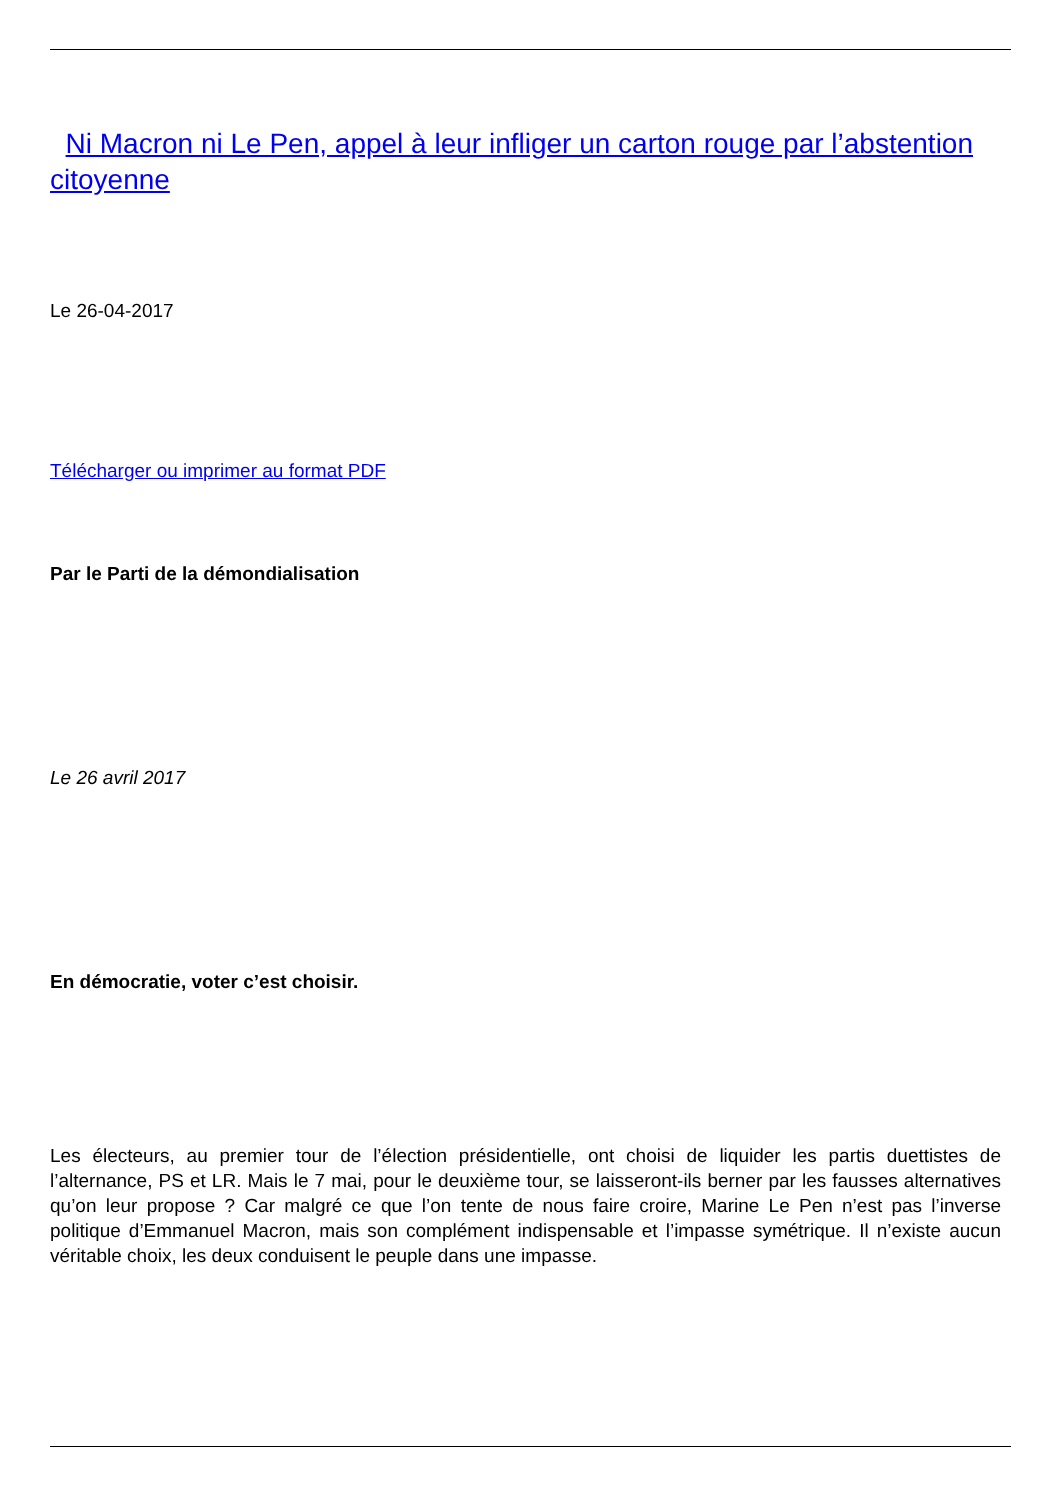Ni Macron ni Le Pen, appel à leur infliger un carton rouge par l’abstention citoyenne
Le 26-04-2017
Télécharger ou imprimer au format PDF
Par le Parti de la démondialisation
Le 26 avril 2017
En démocratie, voter c’est choisir.
Les électeurs, au premier tour de l’élection présidentielle, ont choisi de liquider les partis duettistes de l’alternance, PS et LR. Mais le 7 mai, pour le deuxième tour, se laisseront-ils berner par les fausses alternatives qu’on leur propose ? Car malgré ce que l’on tente de nous faire croire, Marine Le Pen n’est pas l’inverse politique d’Emmanuel Macron, mais son complément indispensable et l’impasse symétrique. Il n’existe aucun véritable choix, les deux conduisent le peuple dans une impasse.